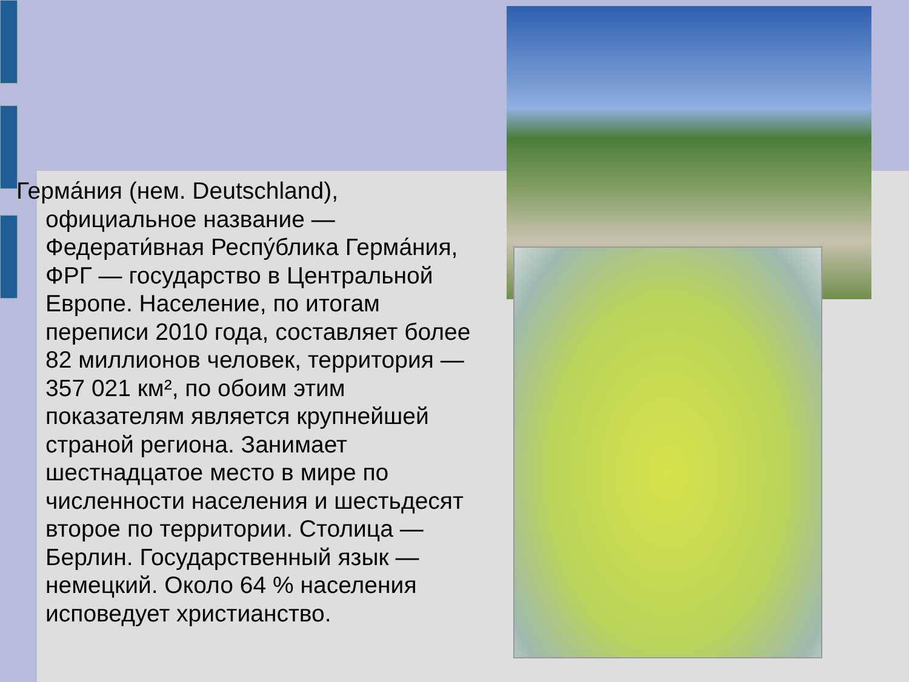Герма́ния (нем. Deutschland), официальное название — Федерати́вная Респу́блика Герма́ния, ФРГ — государство в Центральной Европе. Население, по итогам переписи 2010 года, составляет более 82 миллионов человек, территория — 357 021 км², по обоим этим показателям является крупнейшей страной региона. Занимает шестнадцатое место в мире по численности населения и шестьдесят второе по территории. Столица — Берлин. Государственный язык — немецкий. Около 64 % населения исповедует христианство.